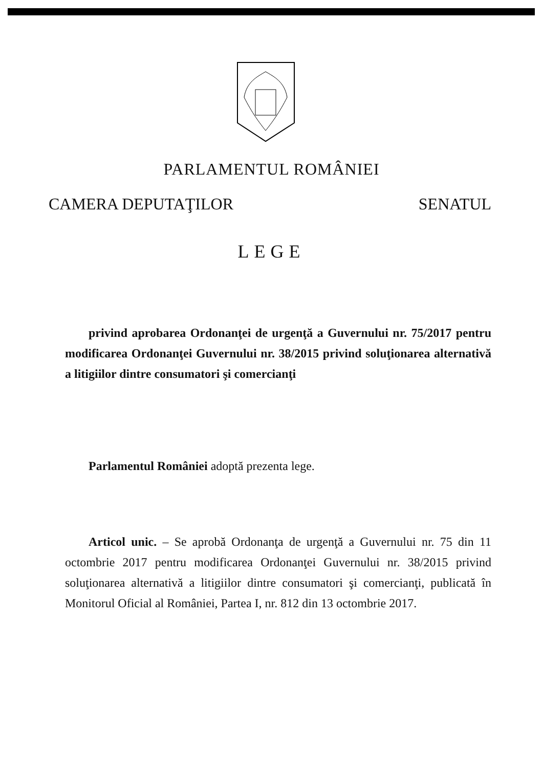PARLAMENTUL ROMÂNIEI
CAMERA DEPUTAŢILOR SENATUL
LEGE
privind aprobarea Ordonanţei de urgenţă a Guvernului nr. 75/2017 pentru modificarea Ordonanţei Guvernului nr. 38/2015 privind soluţionarea alternativă a litigiilor dintre consumatori şi comercianţi
Parlamentul României adoptă prezenta lege.
Articol unic. – Se aprobă Ordonanţa de urgenţă a Guvernului nr. 75 din 11 octombrie 2017 pentru modificarea Ordonanţei Guvernului nr. 38/2015 privind soluţionarea alternativă a litigiilor dintre consumatori şi comercianţi, publicată în Monitorul Oficial al României, Partea I, nr. 812 din 13 octombrie 2017.